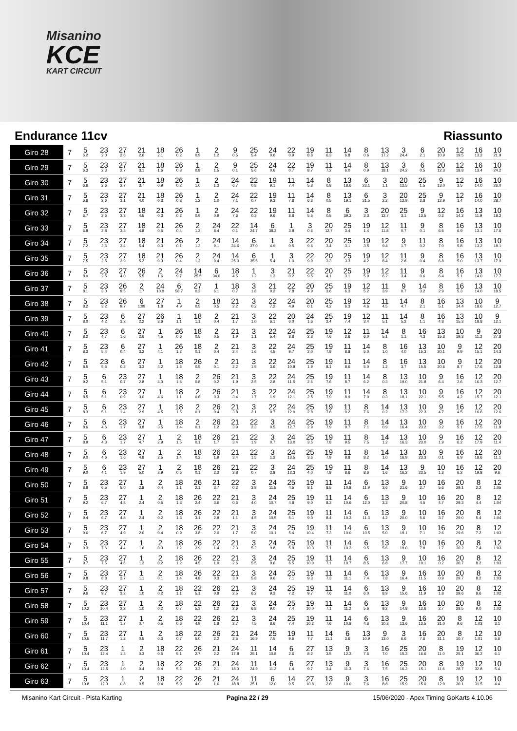Misanino
KCE
KART CIRCUIT
Endurance 11cv Riassunto
| Giro 28 | 7 | 5 6.2 | 23 2.0 | 27 2.6 | 21 2.6 | 18 2.1 | 26 0.2 | 1 0.9 | 2 1.2 | 9 0.5 | 25 5.4 | 24 0.6 | 22 0.9 | 19 8.8 | 11 6.3 | 14 6.8 | 8 0.6 | 13 17.2 | 3 24.4 | 6 2.1 | 20 10.9 | 12 19.5 | 16 13.2 | 10 21.9 |
| Giro 29 | 7 | 5 6.3 | 23 2.3 | 27 2.7 | 21 3.1 | 18 1.6 | 26 0.3 | 1 0.8 | 2 1.5 | 9 0.1 | 25 5.6 | 24 0.6 | 22 0.7 | 19 8.7 | 11 7.2 | 14 6.0 | 8 0.9 | 13 18.1 | 3 24.2 | 6 0.5 | 20 12.3 | 12 18.8 | 16 13.4 | 10 24.2 |
| Giro 30 | 7 | 5 6.6 | 23 2.6 | 27 2.7 | 21 3.7 | 18 0.9 | 26 0.2 | 1 1.0 | 2 1.3 | 24 6.7 | 22 0.8 | 19 9.1 | 11 7.4 | 14 5.8 | 8 0.8 | 13 18.6 | 6 23.1 | 3 1.1 | 20 12.5 | 25 1.5 | 9 13.0 | 12 3.5 | 16 14.0 | 10 26.0 |
| Giro 31 | 7 | 5 6.6 | 23 2.6 | 27 3.1 | 21 4.0 | 18 0.3 | 26 0.3 | 1 1.2 | 2 1.0 | 24 7.1 | 22 0.7 | 19 9.3 | 11 7.8 | 14 6.2 | 8 0.5 | 13 19.1 | 6 21.5 | 3 2.2 | 20 12.9 | 25 2.8 | 9 12.9 | 12 1.4 | 16 14.0 | 10 28.7 |
| Giro 32 | 7 | 5 6.7 | 23 2.6 | 27 3.3 | 18 4.5 | 21 0.3 | 26 0.2 | 1 0.9 | 2 0.9 | 24 7.6 | 22 0.3 | 19 9.6 | 11 8.8 | 14 5.5 | 8 0.5 | 6 39.3 | 3 3.3 | 20 12.7 | 25 3.1 | 9 13.5 | 12 0.2 | 16 14.2 | 13 11.9 | 10 18.2 |
| Giro 33 | 7 | 5 6.8 | 23 2.8 | 27 3.3 | 18 4.8 | 21 0.5 | 26 0.4 | 2 1.2 | 24 8.4 | 22 0.1 | 14 24.7 | 6 38.2 | 1 3.8 | 3 0.6 | 20 12.7 | 25 3.4 | 19 1.4 | 12 11.8 | 11 0.7 | 9 0.1 | 8 6.6 | 16 6.9 | 13 13.1 | 10 17.6 |
| Giro 34 | 7 | 5 7.2 | 23 2.6 | 27 3.4 | 18 5.4 | 21 0.3 | 26 0.1 | 2 1.3 | 24 9.1 | 14 24.6 | 6 37.0 | 1 4.9 | 3 0.5 | 22 9.6 | 20 3.4 | 25 3.1 | 19 3.5 | 12 9.4 | 9 1.7 | 11 0.2 | 8 7.0 | 16 5.8 | 13 13.2 | 10 18.1 |
| Giro 35 | 7 | 5 7.5 | 23 2.5 | 27 3.9 | 18 5.2 | 21 0.3 | 26 0.4 | 2 1.2 | 24 9.4 | 14 25.0 | 6 35.5 | 1 5.4 | 3 1.0 | 22 9.9 | 20 3.3 | 25 3.3 | 19 4.2 | 12 8.4 | 11 2.8 | 9 0.4 | 8 6.8 | 16 5.0 | 13 13.7 | 10 17.9 |
| Giro 36 | 7 | 5 8.0 | 23 2.5 | 27 4.0 | 26 5.5 | 2 1.6 | 24 9.7 | 14 25.5 | 6 34.0 | 18 4.5 | 1 1.2 | 3 1.3 | 21 0.2 | 22 9.5 | 20 4.1 | 25 3.1 | 19 5.9 | 12 6.2 | 11 3.4 | 9 0.6 | 8 6.4 | 16 5.1 | 13 14.0 | 10 17.7 |
| Giro 37 | 7 | 5 8.1 | 23 3.0 | 26 9.5 | 2 1.7 | 24 10.0 | 6 58.7 | 27 0.2 | 1 6.1 | 18 0.7 | 3 1.8 | 21 0.2 | 22 7.8 | 20 4.9 | 25 3.6 | 19 6.3 | 12 5.2 | 11 3.9 | 9 0.7 | 14 3.2 | 8 2.9 | 16 5.3 | 13 14.0 | 10 18.5 |
| Giro 38 | 7 | 5 8.2 | 23 3.2 | 26 9.7 | 6 1:09 | 27 1.8 | 1 4.9 | 2 0.5 | 18 0.5 | 21 2.2 | 3 0.2 | 22 7.2 | 24 4.9 | 20 0.1 | 25 4.2 | 19 6.3 | 12 4.6 | 11 4.5 | 14 4.7 | 8 2.1 | 16 5.1 | 13 14.4 | 10 18.6 | 9 12.7 |
| Giro 39 | 7 | 5 8.0 | 23 4.2 | 6 3.2 | 27 2.2 | 26 3.6 | 1 1.1 | 18 1.1 | 2 0.4 | 21 1.7 | 3 1.0 | 22 6.1 | 20 6.0 | 24 1.6 | 25 2.4 | 19 7.4 | 12 3.4 | 11 5.1 | 14 5.2 | 8 1.1 | 16 4.8 | 13 15.3 | 10 18.8 | 9 12.1 |
| Giro 40 | 7 | 5 8.2 | 23 4.7 | 6 1.6 | 27 2.6 | 1 4.5 | 26 0.6 | 18 0.5 | 2 0.5 | 21 1.9 | 3 1.1 | 22 5.4 | 24 8.8 | 25 2.3 | 19 7.6 | 12 2.6 | 11 6.0 | 14 5.1 | 8 1.1 | 16 4.3 | 13 15.3 | 10 19.3 | 9 11.2 | 20 27.8 |
| Giro 41 | 7 | 5 8.3 | 23 5.4 | 6 0.4 | 27 3.2 | 1 4.1 | 26 1.2 | 18 0.1 | 2 0.4 | 21 2.4 | 3 1.6 | 22 4.5 | 24 9.7 | 25 2.0 | 19 7.9 | 11 8.8 | 14 5.0 | 8 1.0 | 16 4.0 | 13 15.3 | 10 20.1 | 9 9.9 | 12 15.1 | 20 14.3 |
| Giro 42 | 7 | 5 8.5 | 23 5.5 | 6 0.2 | 27 3.3 | 1 4.2 | 18 1.6 | 26 0.5 | 2 0.1 | 21 2.2 | 3 1.9 | 22 3.6 | 24 10.8 | 25 1.9 | 19 8.1 | 11 8.6 | 14 5.0 | 8 1.2 | 16 3.7 | 13 15.5 | 10 20.6 | 9 8.7 | 12 17.6 | 20 12.8 |
| Giro 43 | 7 | 5 9.2 | 6 5.1 | 23 0.7 | 27 2.8 | 1 4.0 | 18 1.6 | 2 0.8 | 26 0.2 | 21 1.9 | 3 2.5 | 22 2.8 | 24 11.5 | 25 2.6 | 19 7.6 | 11 8.7 | 14 6.2 | 8 0.3 | 13 19.0 | 10 21.8 | 9 6.4 | 16 2.6 | 12 16.3 | 20 12.7 |
| Giro 44 | 7 | 5 8.5 | 6 5.1 | 23 0.9 | 27 3.0 | 1 4.6 | 18 1.1 | 2 0.6 | 26 0.3 | 21 3.4 | 3 1.7 | 22 1.9 | 24 12.1 | 25 2.5 | 19 7.9 | 11 8.9 | 14 7.0 | 8 0.3 | 13 18.1 | 10 22.1 | 9 5.5 | 16 4.2 | 12 15.7 | 20 12.1 |
| Giro 45 | 7 | 5 8.3 | 6 5.1 | 23 1.4 | 27 2.9 | 1 4.5 | 18 1.5 | 2 0.1 | 26 0.4 | 21 3.8 | 3 2.1 | 22 0.7 | 24 12.9 | 25 2.8 | 19 7.8 | 11 9.2 | 8 7.6 | 14 0.2 | 13 17.2 | 10 22.3 | 9 4.7 | 16 4.5 | 12 16.6 | 20 12.6 |
| Giro 46 | 7 | 5 8.6 | 6 4.6 | 23 1.7 | 27 3.8 | 1 3.5 | 18 1.4 | 2 0.1 | 26 1.2 | 21 3.9 | 22 2.3 | 3 0.5 | 24 12.7 | 25 2.9 | 19 7.9 | 11 9.7 | 8 7.1 | 14 0.9 | 13 16.4 | 10 23.2 | 9 3.2 | 16 5.1 | 12 17.5 | 20 11.8 |
| Giro 47 | 7 | 5 8.9 | 6 4.3 | 23 1.7 | 27 4.7 | 1 2.9 | 2 1.5 | 18 0.1 | 26 1.7 | 21 3.4 | 22 1.9 | 3 0.7 | 24 13.0 | 25 3.5 | 19 7.8 | 11 9.5 | 8 7.5 | 14 1.2 | 13 16.3 | 10 23.0 | 9 1.9 | 16 6.2 | 12 17.9 | 20 11.4 |
| Giro 48 | 7 | 5 9.0 | 6 4.6 | 23 1.6 | 27 4.8 | 1 2.5 | 2 1.4 | 18 0.2 | 26 1.9 | 21 3.4 | 22 1.5 | 3 1.2 | 24 13.5 | 25 3.6 | 19 7.9 | 11 8.8 | 8 8.2 | 14 1.0 | 13 16.9 | 10 23.3 | 9 0.1 | 16 6.9 | 12 18.6 | 20 11.1 |
| Giro 49 | 7 | 5 9.0 | 6 4.1 | 23 1.9 | 27 5.0 | 1 2.9 | 2 0.6 | 18 0.1 | 26 2.3 | 21 3.8 | 22 0.7 | 3 2.8 | 24 12.3 | 25 4.0 | 19 7.9 | 11 8.6 | 8 8.6 | 14 1.6 | 13 16.2 | 9 22.5 | 10 1.3 | 16 6.2 | 12 19.8 | 20 9.6 |
| Giro 50 | 7 | 5 8.8 | 23 6.5 | 27 5.0 | 1 2.8 | 2 0.4 | 18 1.1 | 26 2.1 | 21 3.7 | 22 0.2 | 3 3.9 | 24 11.5 | 25 4.5 | 19 8.1 | 11 8.5 | 14 10.8 | 6 11.9 | 13 3.6 | 9 21.6 | 10 2.7 | 16 5.6 | 20 29.1 | 8 2.2 | 12 1:05 |
| Giro 51 | 7 | 5 9.2 | 23 6.7 | 27 4.8 | 1 2.4 | 2 0.5 | 18 1.3 | 26 2.4 | 22 3.6 | 21 0.6 | 3 4.0 | 24 10.7 | 25 4.8 | 19 9.0 | 11 8.3 | 14 10.6 | 6 12.0 | 13 3.3 | 9 20.8 | 10 4.5 | 16 4.7 | 20 29.3 | 8 4.4 | 12 1:04 |
| Giro 52 | 7 | 5 9.4 | 23 6.7 | 27 4.8 | 1 2.4 | 2 0.2 | 18 1.3 | 26 3.1 | 22 2.8 | 21 1.1 | 3 4.5 | 24 10.5 | 25 5.1 | 19 9.0 | 11 8.4 | 14 10.3 | 6 11.3 | 13 4.2 | 9 20.0 | 10 5.6 | 16 3.7 | 20 29.0 | 8 5.4 | 12 1:04 |
| Giro 53 | 7 | 5 9.6 | 23 6.7 | 27 4.9 | 1 2.0 | 2 0.4 | 18 0.9 | 26 3.8 | 22 2.0 | 21 1.7 | 3 5.0 | 24 10.1 | 25 5.4 | 19 10.4 | 11 7.3 | 14 10.0 | 6 10.5 | 13 5.0 | 9 19.1 | 10 7.1 | 16 2.6 | 20 29.6 | 8 7.2 | 12 1:03 |
| Giro 54 | 7 | 5 9.3 | 23 7.6 | 27 4.4 | 1 1.6 | 2 0.3 | 18 1.2 | 26 3.9 | 22 1.4 | 21 2.3 | 3 5.2 | 24 9.8 | 25 5.9 | 19 10.3 | 11 7.1 | 14 10.3 | 6 9.5 | 13 5.6 | 9 19.0 | 10 7.8 | 16 1.7 | 20 30.2 | 8 7.4 | 12 1:03 |
| Giro 55 | 7 | 5 9.7 | 23 7.5 | 27 4.6 | 1 1.2 | 2 0.2 | 18 1.2 | 26 4.5 | 22 1.0 | 21 2.6 | 3 5.5 | 24 9.6 | 25 6.5 | 19 10.0 | 11 7.1 | 14 10.7 | 6 8.5 | 13 6.8 | 9 17.7 | 10 10.1 | 16 0.2 | 20 30.7 | 8 8.2 | 12 1:03 |
| Giro 56 | 7 | 5 9.8 | 23 8.8 | 27 3.7 | 1 1.1 | 2 0.1 | 18 1.4 | 26 4.8 | 22 0.3 | 21 3.0 | 3 5.8 | 24 9.6 | 25 7.1 | 19 9.3 | 11 7.3 | 14 11.1 | 6 7.4 | 13 7.8 | 9 16.4 | 16 11.5 | 10 0.9 | 20 29.7 | 8 8.2 | 12 1:03 |
| Giro 57 | 7 | 5 9.6 | 23 9.7 | 27 3.2 | 1 1.0 | 2 0.2 | 18 1.1 | 22 5.1 | 26 0.8 | 21 2.5 | 3 6.2 | 24 9.3 | 25 7.2 | 19 9.7 | 11 7.6 | 14 11.0 | 6 6.0 | 13 8.9 | 9 15.6 | 16 11.9 | 10 1.8 | 20 29.6 | 8 8.6 | 12 1:02 |
| Giro 58 | 7 | 5 10.2 | 23 10.4 | 27 2.2 | 1 1.0 | 2 0.2 | 18 0.7 | 22 5.3 | 26 1.2 | 21 2.6 | 3 6.8 | 24 9.0 | 25 7.4 | 19 10.0 | 11 7.1 | 14 11.2 | 6 5.6 | 13 9.2 | 9 14.8 | 16 12.6 | 10 2.7 | 20 28.5 | 8 9.0 | 12 1:02 |
| Giro 59 | 7 | 5 10.4 | 23 11.1 | 27 1.7 | 1 0.7 | 2 0.5 | 18 0.6 | 22 4.9 | 26 1.8 | 21 2.7 | 3 7.5 | 24 8.6 | 25 7.4 | 19 10.2 | 11 7.6 | 14 10.8 | 6 4.6 | 13 10.3 | 9 13.6 | 16 13.5 | 20 31.0 | 8 9.6 | 12 1:03 | 10 3.1 |
| Giro 60 | 7 | 5 10.5 | 23 11.7 | 27 1.2 | 1 0.5 | 2 0.3 | 18 0.7 | 22 5.0 | 26 2.2 | 21 2.5 | 24 16.9 | 25 7.5 | 19 9.6 | 11 7.7 | 14 11.1 | 6 3.6 | 13 10.9 | 9 13.0 | 3 6.6 | 16 7.6 | 20 31.1 | 8 10.7 | 12 1:01 | 10 5.6 |
| Giro 61 | 7 | 5 10.4 | 23 12.4 | 1 1.3 | 2 0.3 | 18 0.5 | 22 5.1 | 26 2.7 | 21 2.2 | 24 17.8 | 11 25.1 | 14 10.8 | 6 2.6 | 27 8.2 | 13 3.5 | 9 12.3 | 3 7.6 | 16 7.0 | 25 15.3 | 20 16.6 | 8 11.0 | 19 25.1 | 12 36.2 | 10 6.1 |
| Giro 62 | 7 | 5 10.4 | 23 12.5 | 1 1.0 | 2 0.4 | 18 0.4 | 22 5.2 | 26 3.3 | 21 2.1 | 24 18.3 | 11 24.9 | 14 11.2 | 6 1.4 | 27 9.7 | 13 3.4 | 9 11.3 | 3 7.6 | 16 7.5 | 25 16.2 | 20 15.1 | 8 11.6 | 19 28.7 | 12 32.8 | 10 5.4 |
| Giro 63 | 7 | 5 10.8 | 23 12.3 | 1 0.8 | 2 0.5 | 18 0.4 | 22 5.0 | 26 4.0 | 21 1.6 | 24 18.8 | 11 25.1 | 6 12.0 | 14 0.5 | 27 10.8 | 13 2.8 | 9 10.0 | 3 7.6 | 16 8.8 | 25 15.9 | 20 15.0 | 8 12.0 | 19 30.1 | 12 31.5 | 10 4.4 |
Misanino Kart Circuit - Pista Karting Pagina 22 / 29 15/06/2020 - Apex Timing GoKarts 4.10.06